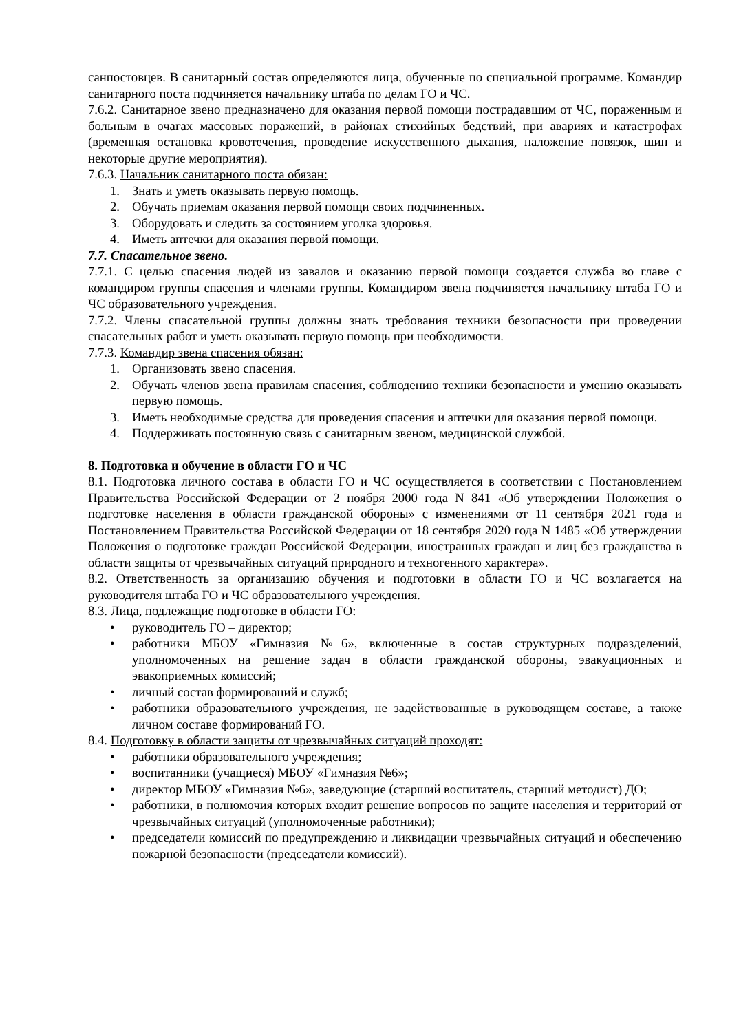санпостовцев. В санитарный состав определяются лица, обученные по специальной программе. Командир санитарного поста подчиняется начальнику штаба по делам ГО и ЧС.
7.6.2. Санитарное звено предназначено для оказания первой помощи пострадавшим от ЧС, пораженным и больным в очагах массовых поражений, в районах стихийных бедствий, при авариях и катастрофах (временная остановка кровотечения, проведение искусственного дыхания, наложение повязок, шин и некоторые другие мероприятия).
7.6.3. Начальник санитарного поста обязан:
1. Знать и уметь оказывать первую помощь.
2. Обучать приемам оказания первой помощи своих подчиненных.
3. Оборудовать и следить за состоянием уголка здоровья.
4. Иметь аптечки для оказания первой помощи.
7.7. Спасательное звено.
7.7.1. С целью спасения людей из завалов и оказанию первой помощи создается служба во главе с командиром группы спасения и членами группы. Командиром звена подчиняется начальнику штаба ГО и ЧС образовательного учреждения.
7.7.2. Члены спасательной группы должны знать требования техники безопасности при проведении спасательных работ и уметь оказывать первую помощь при необходимости.
7.7.3. Командир звена спасения обязан:
1. Организовать звено спасения.
2. Обучать членов звена правилам спасения, соблюдению техники безопасности и умению оказывать первую помощь.
3. Иметь необходимые средства для проведения спасения и аптечки для оказания первой помощи.
4. Поддерживать постоянную связь с санитарным звеном, медицинской службой.
8. Подготовка и обучение в области ГО и ЧС
8.1. Подготовка личного состава в области ГО и ЧС осуществляется в соответствии с Постановлением Правительства Российской Федерации от 2 ноября 2000 года N 841 «Об утверждении Положения о подготовке населения в области гражданской обороны» с изменениями от 11 сентября 2021 года и Постановлением Правительства Российской Федерации от 18 сентября 2020 года N 1485 «Об утверждении Положения о подготовке граждан Российской Федерации, иностранных граждан и лиц без гражданства в области защиты от чрезвычайных ситуаций природного и техногенного характера».
8.2. Ответственность за организацию обучения и подготовки в области ГО и ЧС возлагается на руководителя штаба ГО и ЧС образовательного учреждения.
8.3. Лица, подлежащие подготовке в области ГО:
• руководитель ГО – директор;
• работники МБОУ «Гимназия №6», включенные в состав структурных подразделений, уполномоченных на решение задач в области гражданской обороны, эвакуационных и эвакоприемных комиссий;
• личный состав формирований и служб;
• работники образовательного учреждения, не задействованные в руководящем составе, а также личном составе формирований ГО.
8.4. Подготовку в области защиты от чрезвычайных ситуаций проходят:
• работники образовательного учреждения;
• воспитанники (учащиеся) МБОУ «Гимназия №6»;
• директор МБОУ «Гимназия №6», заведующие (старший воспитатель, старший методист) ДО;
• работники, в полномочия которых входит решение вопросов по защите населения и территорий от чрезвычайных ситуаций (уполномоченные работники);
• председатели комиссий по предупреждению и ликвидации чрезвычайных ситуаций и обеспечению пожарной безопасности (председатели комиссий).